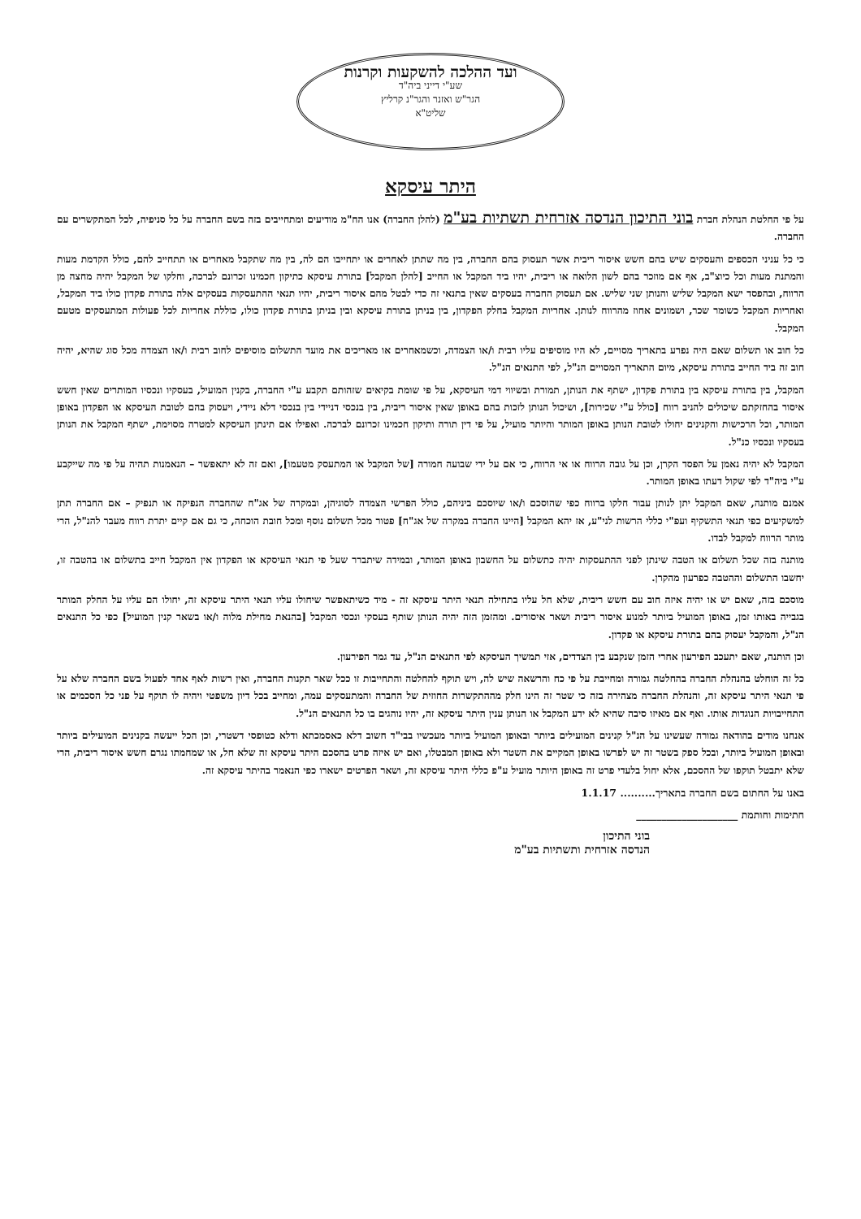ועד ההלכה להשקעות וקרנות
שע"י דייני ביה"ד
הגר"ש ואזנר והגר"נ קרליץ
שליט"א
היתר עיסקא
על פי החלטת הנהלת חברת בוני התיכון הנדסה אזרחית תשתיות בע"מ (להלן החברה) אנו הח"מ מודיעים ומתחייבים בזה בשם החברה על כל סניפיה, לכל המתקשרים עם החברה.
כי כל עניני הכספים והעסקים שיש בהם חשש איסור ריבית אשר תעסוק בהם החברה, בין מה שתתן לאחרים או יתחייבו הם לה, בין מה שתקבל מאחרים או תתחייב להם, כולל הקדמת מעות והמתנת מעות וכל כיוצ"ב, אף אם מוזכר בהם לשון הלואה או ריבית, יהיו ביד המקבל או החייב [להלן המקבל] בתורת עיסקא כתיקון חכמינו זכרונם לברכה, וחלקו של המקבל יהיה מחצה מן הרווח, ובהפסד ישא המקבל שליש והנותן שני שליש. אם תעסוק החברה בעסקים שאין בתנאי זה כדי לבטל מהם איסור ריבית, יהיו תנאי ההתעסקות בעסקים אלה בתורת פקדון כולו ביד המקבל, ואחריות המקבל כשומר שכר, ושמונים אחוז מהרווח לנותן. אחריות המקבל בחלק הפקדון, בין בניתן בתורת עיסקא ובין בניתן בתורת פקדון כולו, כוללת אחריות לכל פעולות המתעסקים מטעם המקבל.
כל חוב או תשלום שאם היה נפרע בתאריך מסויים, לא היו מוסיפים עליו רבית ו/או הצמדה, וכשמאחרים או מאריכים את מועד התשלום מוסיפים לחוב רבית ו/או הצמדה מכל סוג שהיא, יהיה חוב זה ביד החייב בתורת עיסקא, מיום התאריך המסויים הנ"ל, לפי התנאים הנ"ל.
המקבל, בין בתורת עיסקא בין בתורת פקדון, ישתף את הנותן, תמורת ובשיווי דמי העיסקא, על פי שומת בקיאים שזהותם תקבע ע"י החברה, בקנין המועיל, בעסקיו ונכסיו המותרים שאין חשש איסור בהחזקתם שיכולים להניב רווח [כולל ע"י שכירות], ושיכול הנותן לזכות בהם באופן שאין איסור ריבית, בין בנכסי דניידי בין בנכסי דלא ניידי, ויעסוק בהם לטובת העיסקא או הפקדון באופן המותר, וכל הרכישות והקנינים יחולו לטובת הנותן באופן המותר והיותר מועיל, על פי דין תורה ותיקון חכמינו זכרונם לברכה. ואפילו אם תינתן העיסקא למטרה מסוימת, ישתף המקבל את הנותן בעסקיו ונכסיו כנ"ל.
המקבל לא יהיה נאמן על הפסד הקרן, וכן על גובה הרווח או אי הרווח, כי אם על ידי שבועה חמורה [של המקבל או המתעסק מטעמו], ואם זה לא יתאפשר – הנאמנות תהיה על פי מה שייקבע ע"י ביה"ד לפי שקול דעתו באופן המותר.
אמנם מותנה, שאם המקבל יתן לנותן עבור חלקו ברווח כפי שהוסכם ו/או שיוסכם ביניהם, כולל הפרשי הצמדה לסוגיהן, ובמקרה של אג"ח שהחברה הנפיקה או תנפיק – אם החברה תתן למשקיעים כפי תנאי התשקיף ועפ"י כללי הרשות לני"ע, אז יהא המקבל [היינו החברה במקרה של אג"ח] פטור מכל תשלום נוסף ומכל חובת הוכחה, כי גם אם קיים יתרת רווח מעבר להנ"ל, הרי מותר הרווח למקבל לבדו.
מותנה בזה שכל תשלום או הטבה שינתן לפני ההתעסקות יהיה כתשלום על החשבון באופן המותר, ובמידה שיתברר שעל פי תנאי העיסקא או הפקדון אין המקבל חייב בתשלום או בהטבה זו, יחשבו התשלום וההטבה כפרעון מהקרן.
מוסכם בזה, שאם יש או יהיה איזה חוב עם חשש ריבית, שלא חל עליו בתחילה תנאי היתר עיסקא זה - מיד כשיתאפשר שיחולו עליו תנאי היתר עיסקא זה, יחולו הם עליו על החלק המותר בגבייה באותו זמן, באופן המועיל ביותר למנוע איסור ריבית ושאר איסורים. ומהזמן הזה יהיה הנותן שותף בעסקי ונכסי המקבל [בהנאת מחילת מלוה ו/או בשאר קנין המועיל] כפי כל התנאים הנ"ל, והמקבל יעסוק בהם בתורת עיסקא או פקדון.
וכן הותנה, שאם יתעכב הפירעון אחרי הזמן שנקבע בין הצדדים, אזי תמשיך העיסקא לפי התנאים הנ"ל, עד גמר הפירעון.
כל זה הוחלט בהנהלת החברה בהחלטה גמורה ומחייבת על פי כח והרשאה שיש לה, ויש תוקף להחלטה והתחייבות זו ככל שאר תקנות החברה, ואין רשות לאף אחד לפעול בשם החברה שלא על פי תנאי היתר עיסקא זה, והנהלת החברה מצהירה בזה כי שטר זה הינו חלק מההתקשרות החוזית של החברה והמתעסקים עמה, ומחייב בכל דיון משפטי ויהיה לו תוקף על פני כל הסכמים או התחייבויות הנוגדות אותו. ואף אם מאיזו סיבה שהיא לא ידע המקבל או הנותן ענין היתר עיסקא זה, יהיו נוהגים בו כל התנאים הנ"ל.
אנחנו מודים בהודאה גמורה שעשינו על הנ"ל קנינים המועילים ביותר ובאופן המועיל ביותר מעכשיו בבי"ד חשוב דלא כאסמכתא ודלא כטופסי דשטרי, וכן הכל ייעשה בקנינים המועילים ביותר ובאופן המועיל ביותר, ובכל ספק בשטר זה יש לפרשו באופן המקיים את השטר ולא באופן המבטלו, ואם יש איזה פרט בהסכם היתר עיסקא זה שלא חל, או שמחמתו נגרם חשש איסור ריבית, הרי שלא יתבטל תוקפו של ההסכם, אלא יחול בלעדי פרט זה באופן היותר מועיל ע"פ כללי היתר עיסקא זה, ושאר הפרטים ישארו כפי הנאמר בהיתר עיסקא זה.
באנו על החתום בשם החברה בתאריך.......... 1.1.17
חתימות וחותמת ____________________
בוני התיכון
הנדסה אזרחית ותשתיות בע"מ